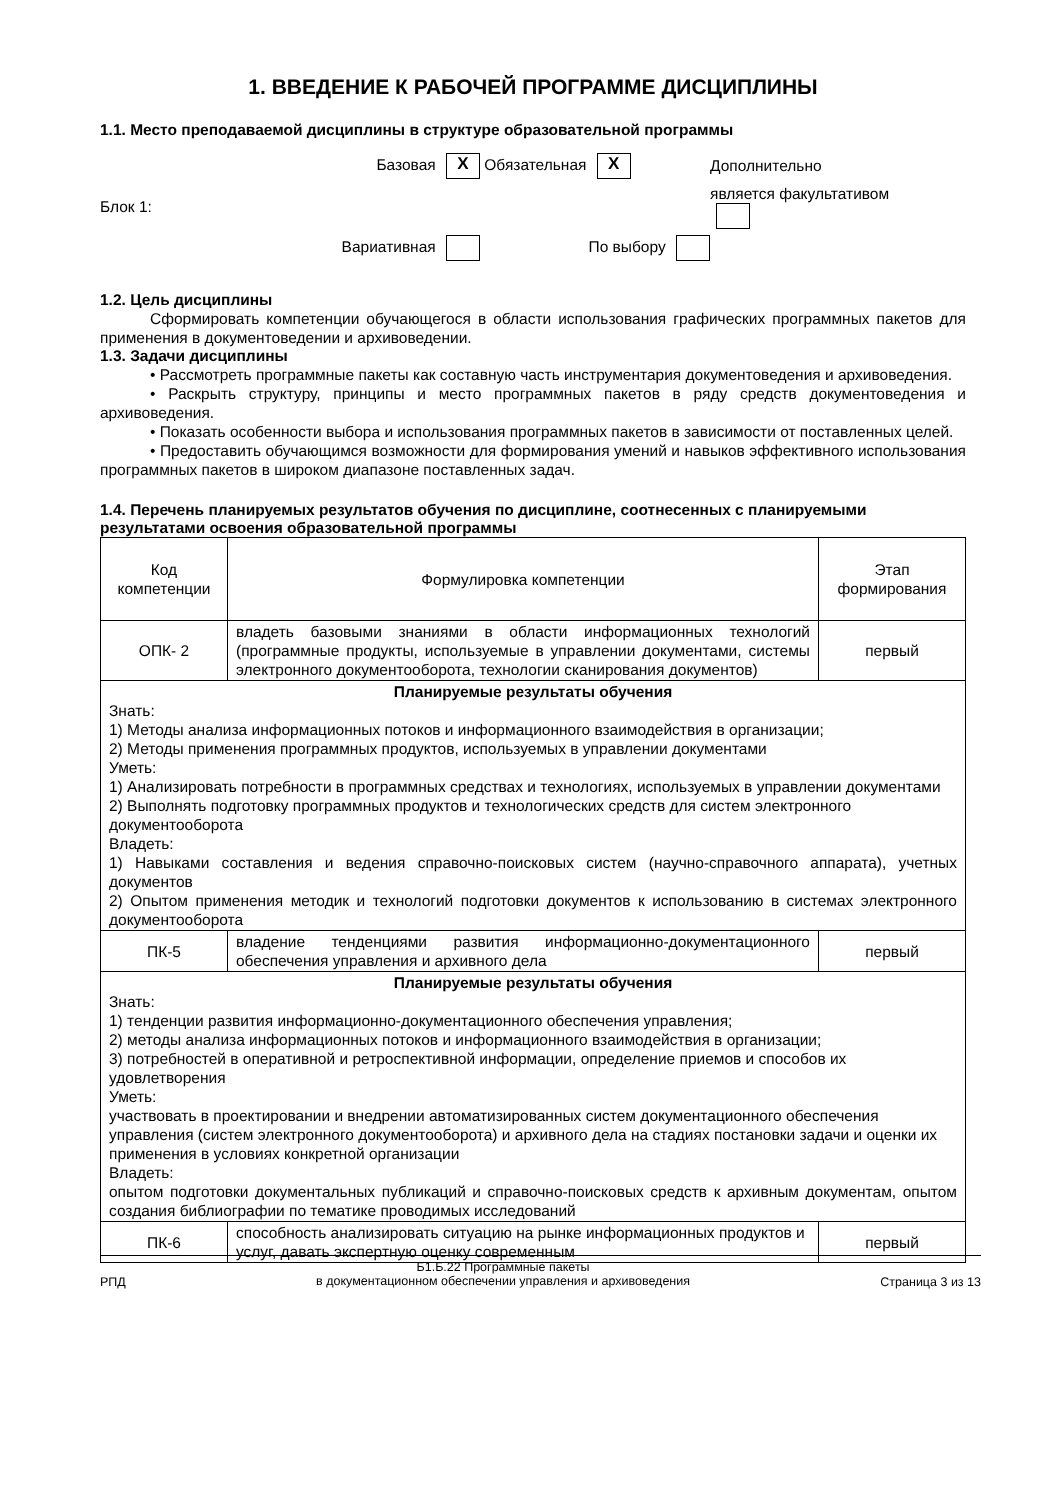1. ВВЕДЕНИЕ К РАБОЧЕЙ ПРОГРАММЕ ДИСЦИПЛИНЫ
1.1. Место преподаваемой дисциплины в структуре образовательной программы
Базовая X
Обязательная X
Дополнительно
Блок 1:
является факультативом
Вариативная
По выбору
1.2. Цель дисциплины
Сформировать компетенции обучающегося в области использования графических программных пакетов для применения в документоведении и архивоведении.
1.3. Задачи дисциплины
• Рассмотреть программные пакеты как составную часть инструментария документоведения и архивоведения.
• Раскрыть структуру, принципы и место программных пакетов в ряду средств документоведения и архивоведения.
• Показать особенности выбора и использования программных пакетов в зависимости от поставленных целей.
• Предоставить обучающимся возможности для формирования умений и навыков эффективного использования программных пакетов в широком диапазоне поставленных задач.
1.4. Перечень планируемых результатов обучения по дисциплине, соотнесенных с планируемыми результатами освоения образовательной программы
| Код компетенции | Формулировка компетенции | Этап формирования |
| ОПК- 2 | владеть базовыми знаниями в области информационных технологий (программные продукты, используемые в управлении документами, системы электронного документооборота, технологии сканирования документов) | первый |
| Планируемые результаты обучения Знать: 1) Методы анализа информационных потоков и информационного взаимодействия в организации; 2) Методы применения программных продуктов, используемых в управлении документами Уметь: 1) Анализировать потребности в программных средствах и технологиях, используемых в управлении документами 2) Выполнять подготовку программных продуктов и технологических средств для систем электронного документооборота Владеть: 1) Навыками составления и ведения справочно-поисковых систем (научно-справочного аппарата), учетных документов 2) Опытом применения методик и технологий подготовки документов к использованию в системах электронного документооборота | | |
| ПК-5 | владение тенденциями развития информационно-документационного обеспечения управления и архивного дела | первый |
| Планируемые результаты обучения Знать: 1) тенденции развития информационно-документационного обеспечения управления; 2) методы анализа информационных потоков и информационного взаимодействия в организации; 3) потребностей в оперативной и ретроспективной информации, определение приемов и способов их удовлетворения Уметь: участвовать в проектировании и внедрении автоматизированных систем документационного обеспечения управления (систем электронного документооборота) и архивного дела на стадиях постановки задачи и оценки их применения в условиях конкретной организации Владеть: опытом подготовки документальных публикаций и справочно-поисковых средств к архивным документам, опытом создания библиографии по тематике проводимых исследований | | |
| ПК-6 | способность анализировать ситуацию на рынке информационных продуктов и услуг, давать экспертную оценку современным | первый |
РПД Б1.Б.22 Программные пакеты
в документационном обеспечении управления и архивоведения Страница 3 из 13